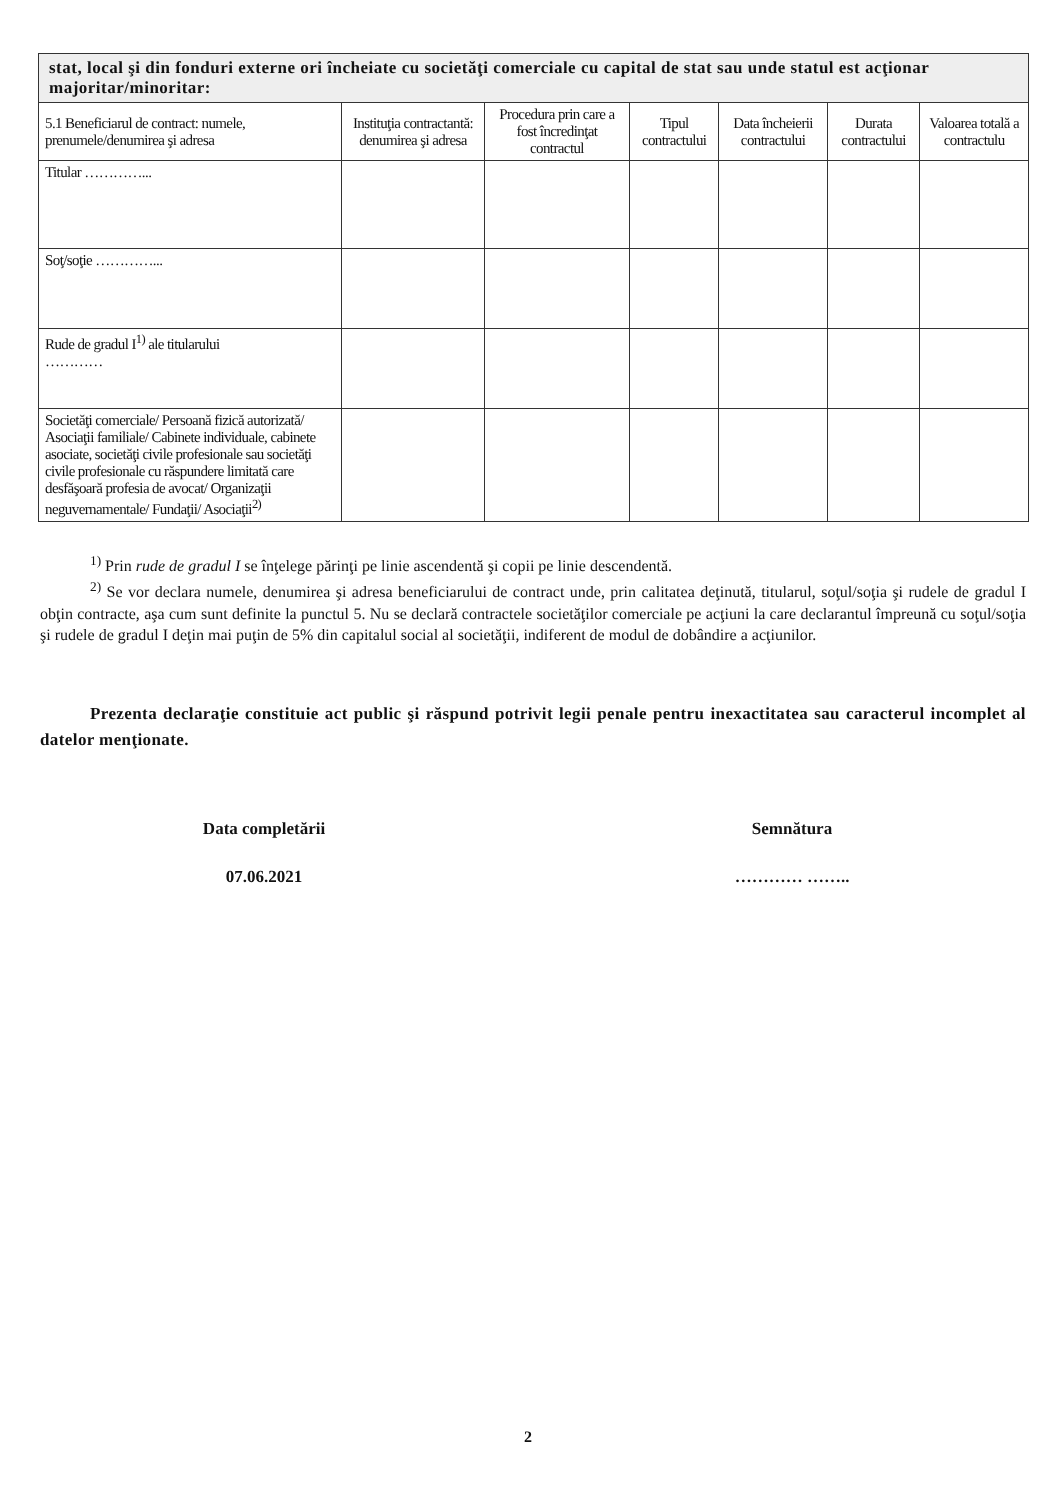| stat, local şi din fonduri externe ori încheiate cu societăţi comerciale cu capital de stat sau unde statul est acţionar majoritar/minoritar: | | | | | | |
| --- | --- | --- | --- | --- | --- | --- |
| 5.1 Beneficiarul de contract: numele, prenumele/denumirea şi adresa | Instituţia contractantă: denumirea şi adresa | Procedura prin care a fost încredinţat contractul | Tipul contractului | Data încheierii contractului | Durata contractului | Valoarea totală a contractulu |
| Titular …………... | | | | | | |
| Soţ/soţie …………... | | | | | | |
| Rude de gradul I<sup>1)</sup> ale titularului ………… | | | | | | |
| Societăţi comerciale/ Persoană fizică autorizată/ Asociaţii familiale/ Cabinete individuale, cabinete asociate, societăţi civile profesionale sau societăţi civile profesionale cu răspundere limitată care desfăşoară profesia de avocat/ Organizaţii neguvernamentale/ Fundaţii/ Asociaţii<sup>2)</sup> | | | | | | |
<sup>1)</sup> Prin rude de gradul I se înţelege părinţi pe linie ascendentă şi copii pe linie descendentă.
<sup>2)</sup> Se vor declara numele, denumirea şi adresa beneficiarului de contract unde, prin calitatea deţinută, titularul, soţul/soţia şi rudele de gradul I obţin contracte, aşa cum sunt definite la punctul 5. Nu se declară contractele societăţilor comerciale pe acţiuni la care declarantul împreună cu soţul/soţia şi rudele de gradul I deţin mai puţin de 5% din capitalul social al societăţii, indiferent de modul de dobândire a acţiunilor.
Prezenta declaraţie constituie act public şi răspund potrivit legii penale pentru inexactitatea sau caracterul incomplet al datelor menţionate.
Data completării
07.06.2021
Semnătura
………… ……..
2